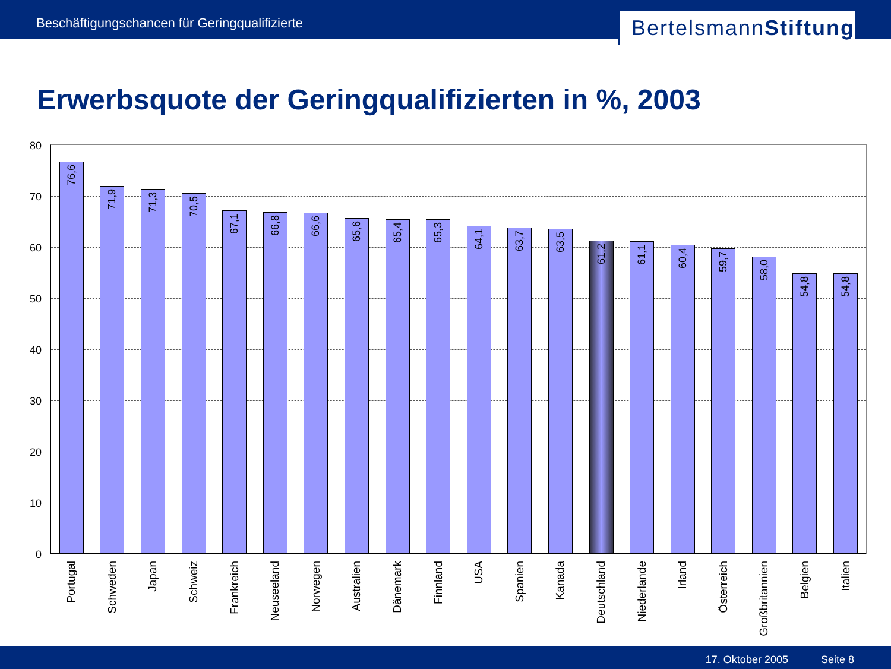Beschäftigungschancen für Geringqualifizierte
BertelsmannStiftung
Erwerbsquote der Geringqualifizierten in %, 2003
80
70
60
50
40
30
20
10
0
76,6
Portugal
71,9
Schweden
71,3
Japan
70,5
Schweiz
67,1
Frankreich
66,8
Neuseeland
66,6
Norwegen
65,6
Australien
65,4
Dänemark
65,3
Finnland
64,1
USA
63,7
Spanien
63,5
Kanada
61,2
Deutschland
61,1
Niederlande
60,4
Irland
59,7
Österreich
58,0
Großbritannien
54,8
Belgien
54,8
Italien
17. Oktober 2005 Seite 8